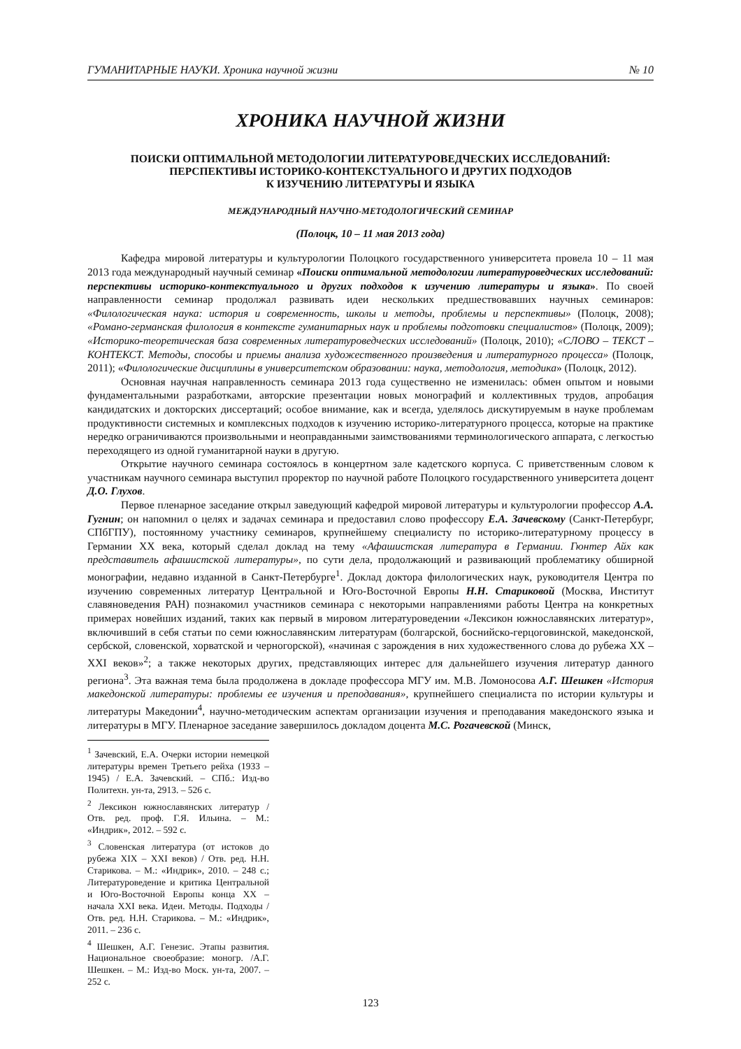ГУМАНИТАРНЫЕ НАУКИ. Хроника научной жизни № 10
ХРОНИКА НАУЧНОЙ ЖИЗНИ
ПОИСКИ ОПТИМАЛЬНОЙ МЕТОДОЛОГИИ ЛИТЕРАТУРОВЕДЧЕСКИХ ИССЛЕДОВАНИЙ:
ПЕРСПЕКТИВЫ ИСТОРИКО-КОНТЕКСТУАЛЬНОГО И ДРУГИХ ПОДХОДОВ
К ИЗУЧЕНИЮ ЛИТЕРАТУРЫ И ЯЗЫКА
МЕЖДУНАРОДНЫЙ НАУЧНО-МЕТОДОЛОГИЧЕСКИЙ СЕМИНАР
(Полоцк, 10 – 11 мая 2013 года)
Кафедра мировой литературы и культурологии Полоцкого государственного университета провела 10 – 11 мая 2013 года международный научный семинар «Поиски оптимальной методологии литературоведческих исследований: перспективы историко-контекстуального и других подходов к изучению литературы и языка». По своей направленности семинар продолжал развивать идеи нескольких предшествовавших научных семинаров: «Филологическая наука: история и современность, школы и методы, проблемы и перспективы» (Полоцк, 2008); «Романо-германская филология в контексте гуманитарных наук и проблемы подготовки специалистов» (Полоцк, 2009); «Историко-теоретическая база современных литературоведческих исследований» (Полоцк, 2010); «СЛОВО – ТЕКСТ – КОНТЕКСТ. Методы, способы и приемы анализа художественного произведения и литературного процесса» (Полоцк, 2011); «Филологические дисциплины в университетском образовании: наука, методология, методика» (Полоцк, 2012).
Основная научная направленность семинара 2013 года существенно не изменилась: обмен опытом и новыми фундаментальными разработками, авторские презентации новых монографий и коллективных трудов, апробация кандидатских и докторских диссертаций; особое внимание, как и всегда, уделялось дискутируемым в науке проблемам продуктивности системных и комплексных подходов к изучению историко-литературного процесса, которые на практике нередко ограничиваются произвольными и неоправданными заимствованиями терминологического аппарата, с легкостью переходящего из одной гуманитарной науки в другую.
Открытие научного семинара состоялось в концертном зале кадетского корпуса. С приветственным словом к участникам научного семинара выступил проректор по научной работе Полоцкого государственного университета доцент Д.О. Глухов.
Первое пленарное заседание открыл заведующий кафедрой мировой литературы и культурологии профессор А.А. Гугнин; он напомнил о целях и задачах семинара и предоставил слово профессору Е.А. Зачевскому (Санкт-Петербург, СПбГПУ), постоянному участнику семинаров, крупнейшему специалисту по историко-литературному процессу в Германии ХХ века, который сделал доклад на тему «Афашистская литература в Германии. Гюнтер Айх как представитель афашистской литературы», по сути дела, продолжающий и развивающий проблематику обширной монографии, недавно изданной в Санкт-Петербурге<sup>1</sup>. Доклад доктора филологических наук, руководителя Центра по изучению современных литератур Центральной и Юго-Восточной Европы Н.Н. Стариковой (Москва, Институт славяноведения РАН) познакомил участников семинара с некоторыми направлениями работы Центра на конкретных примерах новейших изданий, таких как первый в мировом литературоведении «Лексикон южнославянских литератур», включивший в себя статьи по семи южнославянским литературам (болгарской, боснийско-герцоговинской, македонской, сербской, словенской, хорватской и черногорской), «начиная с зарождения в них художественного слова до рубежа ХХ – ХХI веков»<sup>2</sup>; а также некоторых других, представляющих интерес для дальнейшего изучения литератур данного региона<sup>3</sup>. Эта важная тема была продолжена в докладе профессора МГУ им. М.В. Ломоносова А.Г. Шешкен «История македонской литературы: проблемы ее изучения и преподавания», крупнейшего специалиста по истории культуры и литературы Македонии<sup>4</sup>, научно-методическим аспектам организации изучения и преподавания македонского языка и литературы в МГУ. Пленарное заседание завершилось докладом доцента М.С. Рогачевской (Минск,
<sup>1</sup> Зачевский, Е.А. Очерки истории немецкой литературы времен Третьего рейха (1933 – 1945) / Е.А. Зачевский. – СПб.: Изд-во Политехн. ун-та, 2913. – 526 с.
<sup>2</sup> Лексикон южнославянских литератур / Отв. ред. проф. Г.Я. Ильина. – М.: «Индрик», 2012. – 592 с.
<sup>3</sup> Словенская литература (от истоков до рубежа XIX – XXI веков) / Отв. ред. Н.Н. Старикова. – М.: «Индрик», 2010. – 248 с.; Литературоведение и критика Центральной и Юго-Восточной Европы конца ХХ – начала ХХI века. Идеи. Методы. Подходы / Отв. ред. Н.Н. Старикова. – М.: «Индрик», 2011. – 236 с.
<sup>4</sup> Шешкен, А.Г. Генезис. Этапы развития. Национальное своеобразие: моногр. /А.Г. Шешкен. – М.: Изд-во Моск. ун-та, 2007. – 252 с.
123